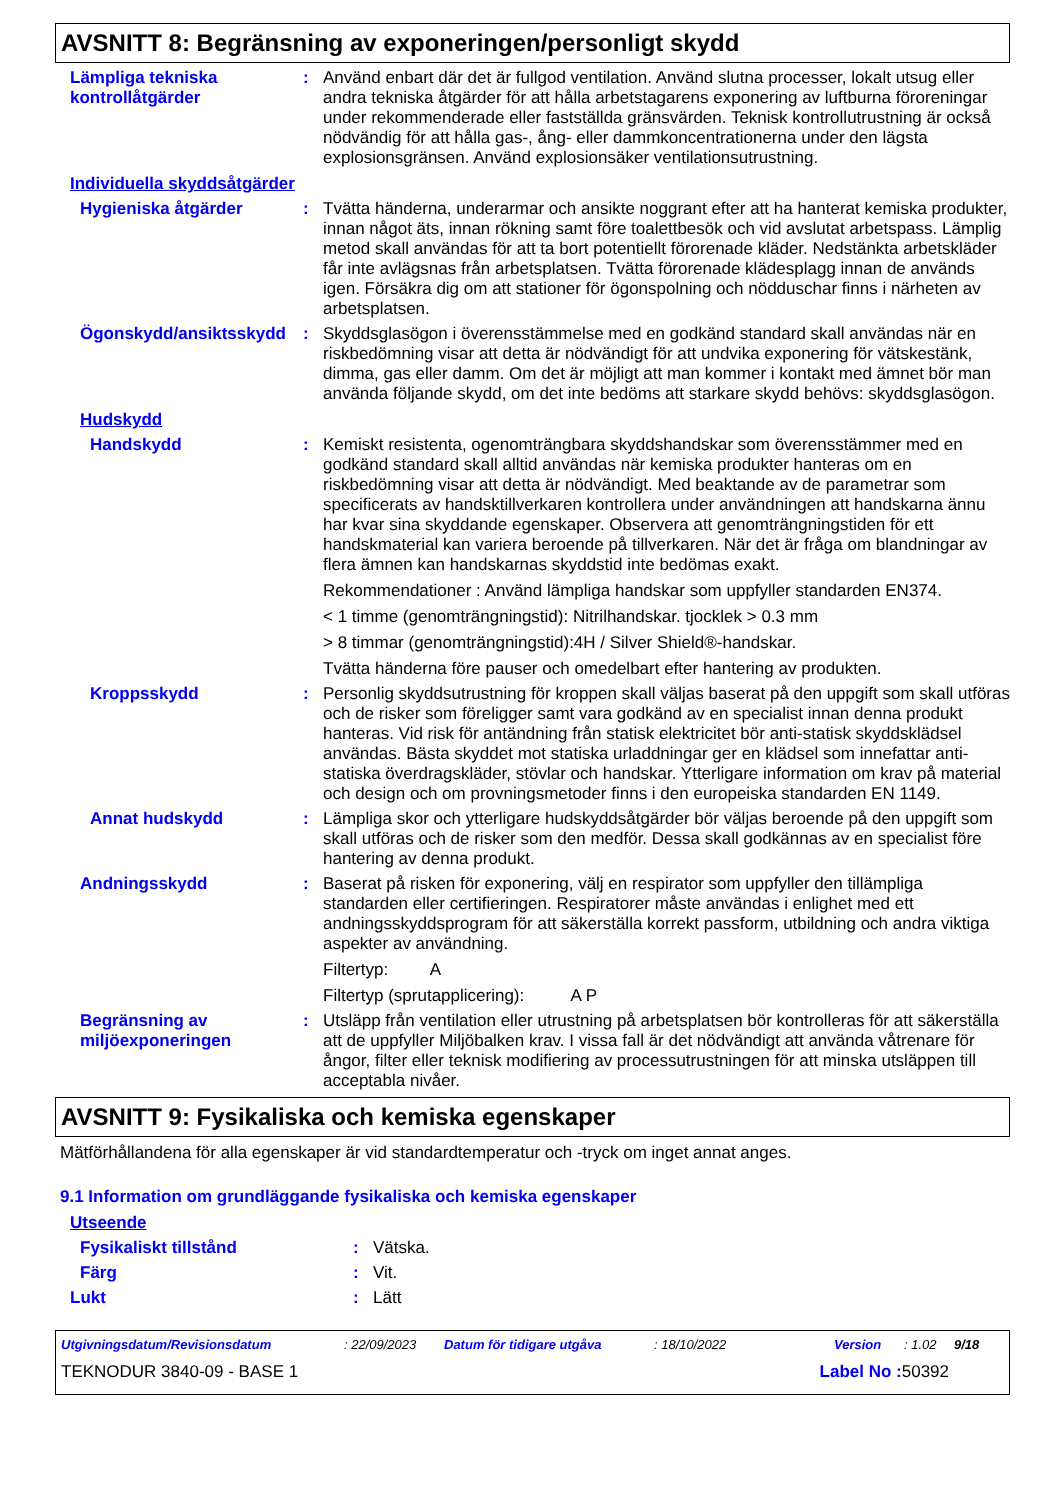AVSNITT 8: Begränsning av exponeringen/personligt skydd
Lämpliga tekniska kontrollåtgärder
: Använd enbart där det är fullgod ventilation. Använd slutna processer, lokalt utsug eller andra tekniska åtgärder för att hålla arbetstagarens exponering av luftburna föroreningar under rekommenderade eller fastställda gränsvärden. Teknisk kontrollutrustning är också nödvändig för att hålla gas-, ång- eller dammkoncentrationerna under den lägsta explosionsgränsen. Använd explosionsäker ventilationsutrustning.
Individuella skyddsåtgärder
Hygieniska åtgärder : Tvätta händerna, underarmar och ansikte noggrant efter att ha hanterat kemiska produkter, innan något äts, innan rökning samt före toalettbesök och vid avslutat arbetspass. Lämplig metod skall användas för att ta bort potentiellt förorenade kläder. Nedstänkta arbetskläder får inte avlägsnas från arbetsplatsen. Tvätta förorenade klädesplagg innan de används igen. Försäkra dig om att stationer för ögonspolning och nödduschar finns i närheten av arbetsplatsen.
Ögonskydd/ansiktsskydd
: Skyddsglasögon i överensstämmelse med en godkänd standard skall användas när en riskbedömning visar att detta är nödvändigt för att undvika exponering för vätskestänk, dimma, gas eller damm. Om det är möjligt att man kommer i kontakt med ämnet bör man använda följande skydd, om det inte bedöms att starkare skydd behövs: skyddsglasögon.
Hudskydd
Handskydd : Kemiskt resistenta, ogenomträngbara skyddshandskar som överensstämmer med en godkänd standard skall alltid användas när kemiska produkter hanteras om en riskbedömning visar att detta är nödvändigt. Med beaktande av de parametrar som specificerats av handsktillverkaren kontrollera under användningen att handskarna ännu har kvar sina skyddande egenskaper. Observera att genomträngningstiden för ett handskmaterial kan variera beroende på tillverkaren. När det är fråga om blandningar av flera ämnen kan handskarnas skyddstid inte bedömas exakt.
Rekommendationer : Använd lämpliga handskar som uppfyller standarden EN374.
< 1 timme (genomträngningstid): Nitrilhandskar. tjocklek > 0.3 mm
> 8 timmar (genomträngningstid):4H / Silver Shield®-handskar.
Tvätta händerna före pauser och omedelbart efter hantering av produkten.
Kroppsskydd : Personlig skyddsutrustning för kroppen skall väljas baserat på den uppgift som skall utföras och de risker som föreligger samt vara godkänd av en specialist innan denna produkt hanteras. Vid risk för antändning från statisk elektricitet bör anti-statisk skyddsklädsel användas. Bästa skyddet mot statiska urladdningar ger en klädsel som innefattar anti-statiska överdragskläder, stövlar och handskar. Ytterligare information om krav på material och design och om provningsmetoder finns i den europeiska standarden EN 1149.
Annat hudskydd : Lämpliga skor och ytterligare hudskyddsåtgärder bör väljas beroende på den uppgift som skall utföras och de risker som den medför. Dessa skall godkännas av en specialist före hantering av denna produkt.
Andningsskydd : Baserat på risken för exponering, välj en respirator som uppfyller den tillämpliga standarden eller certifieringen. Respiratorer måste användas i enlighet med ett andningsskyddsprogram för att säkerställa korrekt passform, utbildning och andra viktiga aspekter av användning.
Filtertyp: A
Filtertyp (sprutapplicering): A P
Begränsning av miljöexponeringen
: Utsläpp från ventilation eller utrustning på arbetsplatsen bör kontrolleras för att säkerställa att de uppfyller Miljöbalken krav. I vissa fall är det nödvändigt att använda våtrenare för ångor, filter eller teknisk modifiering av processutrustningen för att minska utsläppen till acceptabla nivåer.
AVSNITT 9: Fysikaliska och kemiska egenskaper
Mätförhållandena för alla egenskaper är vid standardtemperatur och -tryck om inget annat anges.
9.1 Information om grundläggande fysikaliska och kemiska egenskaper
Utseende
Fysikaliskt tillstånd : Vätska.
Färg : Vit.
Lukt : Lätt
Utgivningsdatum/Revisionsdatum: 22/09/2023 Datum för tidigare utgåva: 18/10/2022 Version: 1.02 9/18
TEKNODUR 3840-09 - BASE 1 Label No : 50392